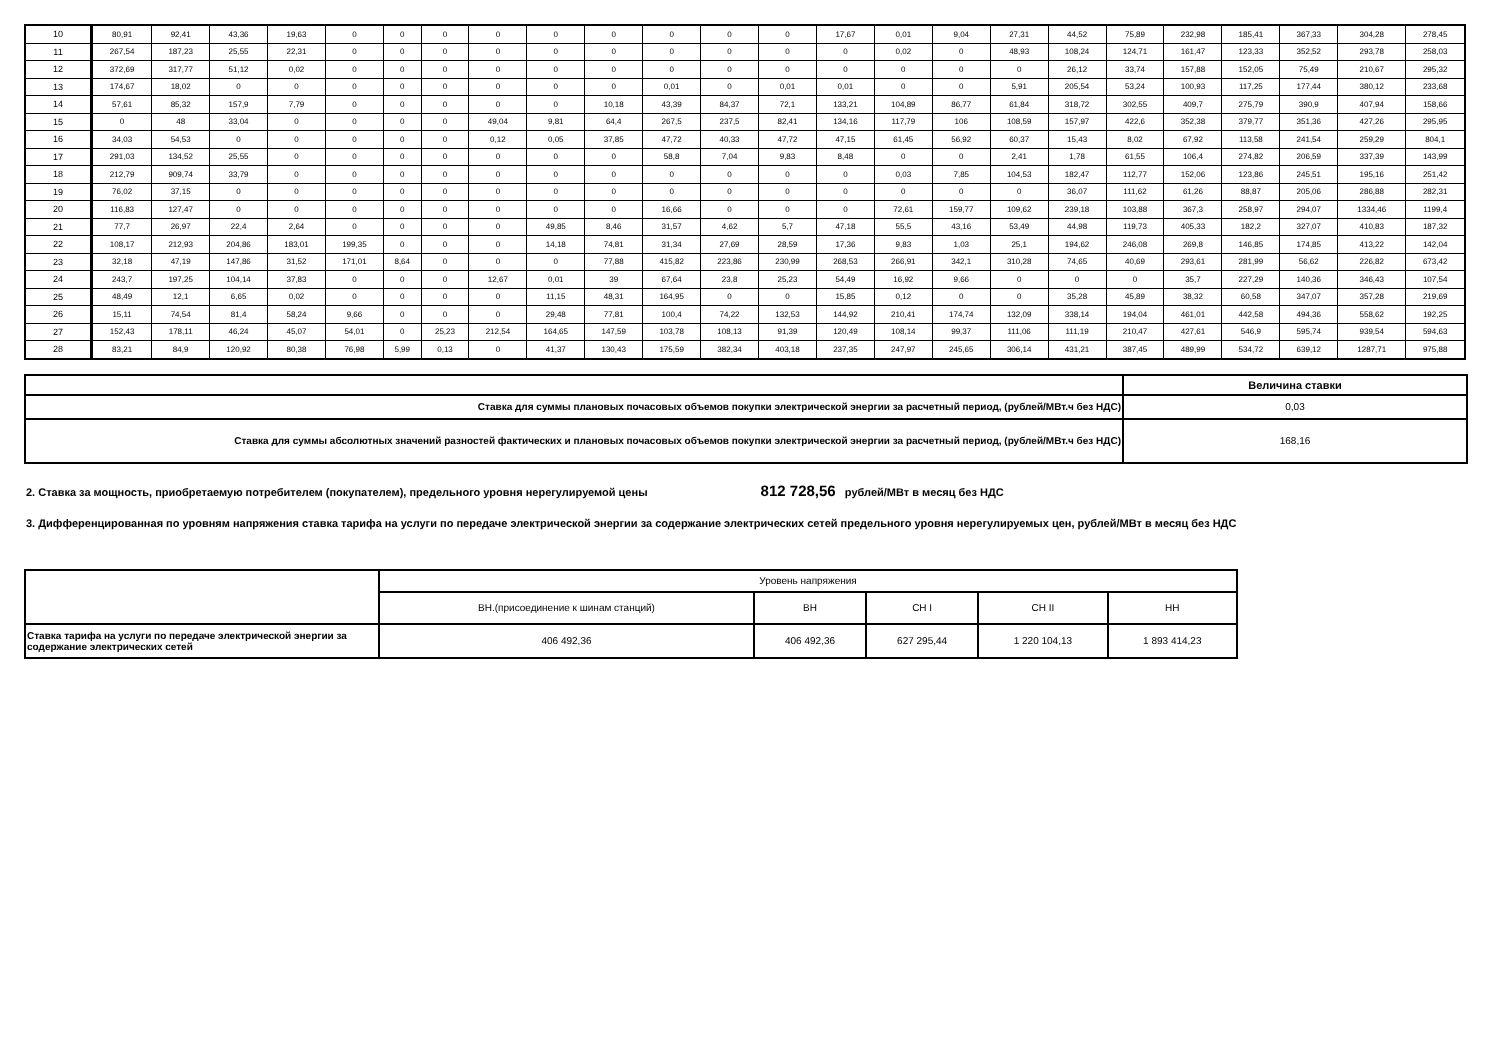| 10 | 80,91 | 92,41 | 43,36 | 19,63 | 0 | 0 | 0 | 0 | 0 | 0 | 0 | 0 | 0 | 17,67 | 0,01 | 9,04 | 27,31 | 44,52 | 75,89 | 232,98 | 185,41 | 367,33 | 304,28 | 278,45 |
| 11 | 267,54 | 187,23 | 25,55 | 22,31 | 0 | 0 | 0 | 0 | 0 | 0 | 0 | 0 | 0 | 0 | 0,02 | 0 | 48,93 | 108,24 | 124,71 | 161,47 | 123,33 | 352,52 | 293,78 | 258,03 |
| 12 | 372,69 | 317,77 | 51,12 | 0,02 | 0 | 0 | 0 | 0 | 0 | 0 | 0 | 0 | 0 | 0 | 0 | 0 | 0 | 26,12 | 33,74 | 157,88 | 152,05 | 75,49 | 210,67 | 295,32 |
| 13 | 174,67 | 18,02 | 0 | 0 | 0 | 0 | 0 | 0 | 0 | 0 | 0,01 | 0 | 0,01 | 0,01 | 0 | 0 | 5,91 | 205,54 | 53,24 | 100,93 | 117,25 | 177,44 | 380,12 | 233,68 |
| 14 | 57,61 | 85,32 | 157,9 | 7,79 | 0 | 0 | 0 | 0 | 0 | 10,18 | 43,39 | 84,37 | 72,1 | 133,21 | 104,89 | 86,77 | 61,84 | 318,72 | 302,55 | 409,7 | 275,79 | 390,9 | 407,94 | 158,66 |
| 15 | 0 | 48 | 33,04 | 0 | 0 | 0 | 0 | 49,04 | 9,81 | 64,4 | 267,5 | 237,5 | 82,41 | 134,16 | 117,79 | 106 | 108,59 | 157,97 | 422,6 | 352,38 | 379,77 | 351,36 | 427,26 | 295,95 |
| 16 | 34,03 | 54,53 | 0 | 0 | 0 | 0 | 0 | 0,12 | 0,05 | 37,85 | 47,72 | 40,33 | 47,72 | 47,15 | 61,45 | 56,92 | 60,37 | 15,43 | 8,02 | 67,92 | 113,58 | 241,54 | 259,29 | 804,1 |
| 17 | 291,03 | 134,52 | 25,55 | 0 | 0 | 0 | 0 | 0 | 0 | 0 | 58,8 | 7,04 | 9,83 | 8,48 | 0 | 0 | 2,41 | 1,78 | 61,55 | 106,4 | 274,82 | 206,59 | 337,39 | 143,99 |
| 18 | 212,79 | 909,74 | 33,79 | 0 | 0 | 0 | 0 | 0 | 0 | 0 | 0 | 0 | 0 | 0 | 0,03 | 7,85 | 104,53 | 182,47 | 112,77 | 152,06 | 123,86 | 245,51 | 195,16 | 251,42 |
| 19 | 76,02 | 37,15 | 0 | 0 | 0 | 0 | 0 | 0 | 0 | 0 | 0 | 0 | 0 | 0 | 0 | 0 | 0 | 36,07 | 111,62 | 61,26 | 88,87 | 205,06 | 286,88 | 282,31 |
| 20 | 116,83 | 127,47 | 0 | 0 | 0 | 0 | 0 | 0 | 0 | 0 | 16,66 | 0 | 0 | 0 | 72,61 | 159,77 | 109,62 | 239,18 | 103,88 | 367,3 | 258,97 | 294,07 | 1334,46 | 1199,4 |
| 21 | 77,7 | 26,97 | 22,4 | 2,64 | 0 | 0 | 0 | 0 | 49,85 | 8,46 | 31,57 | 4,62 | 5,7 | 47,18 | 55,5 | 43,16 | 53,49 | 44,98 | 119,73 | 405,33 | 182,2 | 327,07 | 410,83 | 187,32 |
| 22 | 108,17 | 212,93 | 204,86 | 183,01 | 199,35 | 0 | 0 | 0 | 14,18 | 74,81 | 31,34 | 27,69 | 28,59 | 17,36 | 9,83 | 1,03 | 25,1 | 194,62 | 246,08 | 269,8 | 146,85 | 174,85 | 413,22 | 142,04 |
| 23 | 32,18 | 47,19 | 147,86 | 31,52 | 171,01 | 8,64 | 0 | 0 | 0 | 77,88 | 415,82 | 223,86 | 230,99 | 268,53 | 266,91 | 342,1 | 310,28 | 74,65 | 40,69 | 293,61 | 281,99 | 56,62 | 226,82 | 673,42 |
| 24 | 243,7 | 197,25 | 104,14 | 37,83 | 0 | 0 | 0 | 12,67 | 0,01 | 39 | 67,64 | 23,8 | 25,23 | 54,49 | 16,92 | 9,66 | 0 | 0 | 0 | 35,7 | 227,29 | 140,36 | 346,43 | 107,54 |
| 25 | 48,49 | 12,1 | 6,65 | 0,02 | 0 | 0 | 0 | 0 | 11,15 | 48,31 | 164,95 | 0 | 0 | 15,85 | 0,12 | 0 | 0 | 35,28 | 45,89 | 38,32 | 60,58 | 347,07 | 357,28 | 219,69 |
| 26 | 15,11 | 74,54 | 81,4 | 58,24 | 9,66 | 0 | 0 | 0 | 29,48 | 77,81 | 100,4 | 74,22 | 132,53 | 144,92 | 210,41 | 174,74 | 132,09 | 338,14 | 194,04 | 461,01 | 442,58 | 494,36 | 558,62 | 192,25 |
| 27 | 152,43 | 178,11 | 46,24 | 45,07 | 54,01 | 0 | 25,23 | 212,54 | 164,65 | 147,59 | 103,78 | 108,13 | 91,39 | 120,49 | 108,14 | 99,37 | 111,06 | 111,19 | 210,47 | 427,61 | 546,9 | 595,74 | 939,54 | 594,63 |
| 28 | 83,21 | 84,9 | 120,92 | 80,38 | 76,98 | 5,99 | 0,13 | 0 | 41,37 | 130,43 | 175,59 | 382,34 | 403,18 | 237,35 | 247,97 | 245,65 | 306,14 | 431,21 | 387,45 | 489,99 | 534,72 | 639,12 | 1287,71 | 975,88 |
| | Величина ставки |
| Ставка для суммы плановых почасовых объемов покупки электрической энергии за расчетный период, (рублей/МВт.ч без НДС) | 0,03 |
| Ставка для суммы абсолютных значений разностей фактических и плановых почасовых объемов покупки электрической энергии за расчетный период, (рублей/МВт.ч без НДС) | 168,16 |
2. Ставка за мощность, приобретаемую потребителем (покупателем), предельного уровня нерегулируемой цены 812 728,56 рублей/МВт в месяц без НДС
3. Дифференцированная по уровням напряжения ставка тарифа на услуги по передаче электрической энергии за содержание электрических сетей предельного уровня нерегулируемых цен, рублей/МВт в месяц без НДС
| | Уровень напряжения | | | | |
| | ВН.(присоединение к шинам станций) | ВН | СН I | СН II | НН |
| Ставка тарифа на услуги по передаче электрической энергии за содержание электрических сетей | 406 492,36 | 406 492,36 | 627 295,44 | 1 220 104,13 | 1 893 414,23 |